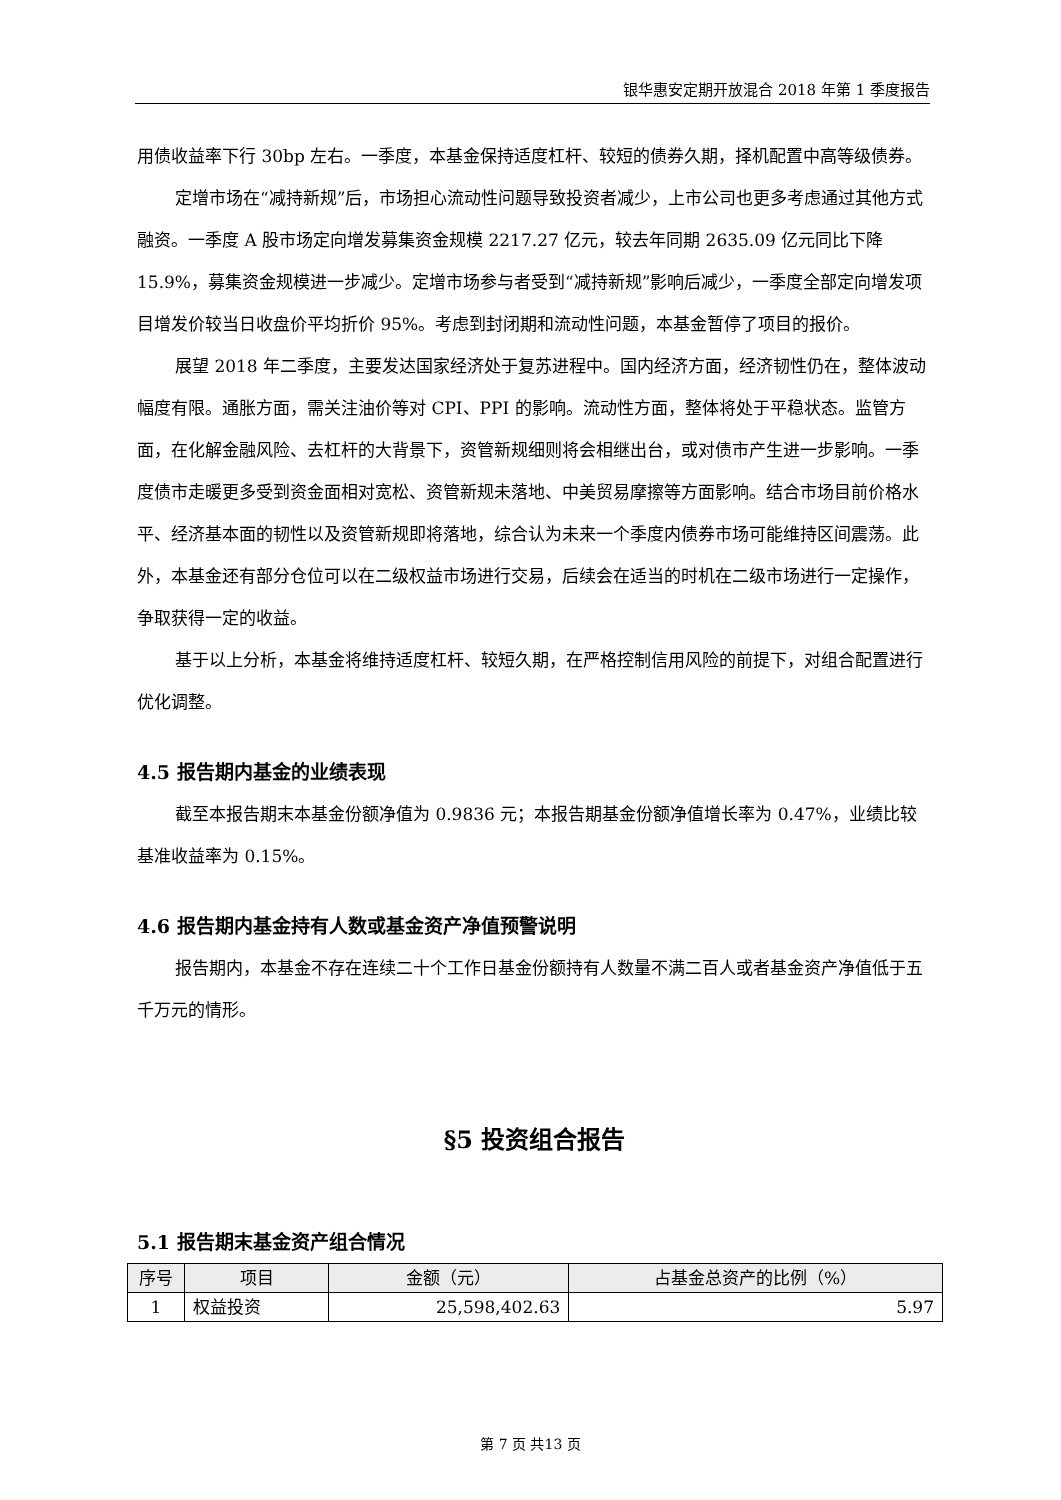银华惠安定期开放混合 2018 年第 1 季度报告
用债收益率下行 30bp 左右。一季度，本基金保持适度杠杆、较短的债券久期，择机配置中高等级债券。
定增市场在“减持新规”后，市场担心流动性问题导致投资者减少，上市公司也更多考虑通过其他方式融资。一季度 A 股市场定向增发募集资金规模 2217.27 亿元，较去年同期 2635.09 亿元同比下降 15.9%，募集资金规模进一步减少。定增市场参与者受到“减持新规”影响后减少，一季度全部定向增发项目增发价较当日收盘价平均折价 95%。考虑到封闭期和流动性问题，本基金暂停了项目的报价。
展望 2018 年二季度，主要发达国家经济处于复苏进程中。国内经济方面，经济韧性仍在，整体波动幅度有限。通胀方面，需关注油价等对 CPI、PPI 的影响。流动性方面，整体将处于平稳状态。监管方面，在化解金融风险、去杠杆的大背景下，资管新规细则将会相继出台，或对债市产生进一步影响。一季度债市走暖更多受到资金面相对宽松、资管新规未落地、中美贸易摩擦等方面影响。结合市场目前价格水平、经济基本面的韧性以及资管新规即将落地，综合认为未来一个季度内债券市场可能维持区间震荡。此外，本基金还有部分仓位可以在二级权益市场进行交易，后续会在适当的时机在二级市场进行一定操作，争取获得一定的收益。
基于以上分析，本基金将维持适度杠杆、较短久期，在严格控制信用风险的前提下，对组合配置进行优化调整。
4.5 报告期内基金的业绩表现
截至本报告期末本基金份额净值为 0.9836 元；本报告期基金份额净值增长率为 0.47%，业绩比较基准收益率为 0.15%。
4.6 报告期内基金持有人数或基金资产净值预警说明
报告期内，本基金不存在连续二十个工作日基金份额持有人数量不满二百人或者基金资产净值低于五千万元的情形。
§5 投资组合报告
5.1 报告期末基金资产组合情况
| 序号 | 项目 | 金额（元） | 占基金总资产的比例（%） |
| --- | --- | --- | --- |
| 1 | 权益投资 | 25,598,402.63 | 5.97 |
第 7 页 共13 页